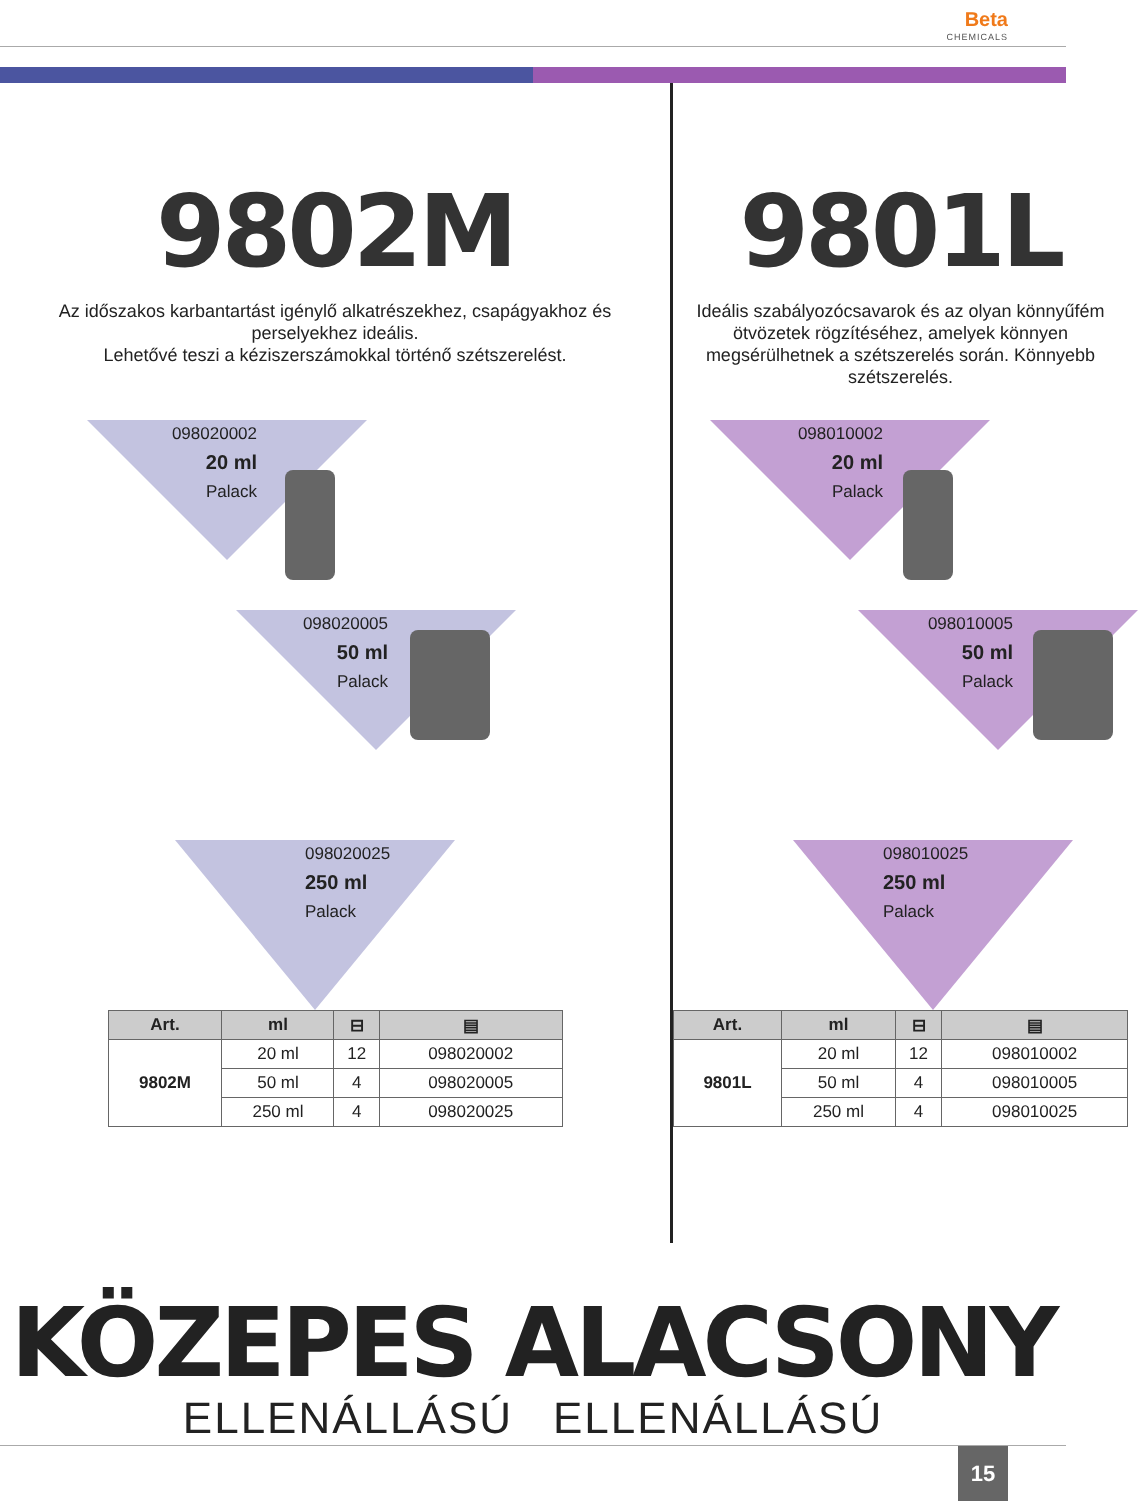Beta CHEMICALS
9802M
Az időszakos karbantartást igénylő alkatrészekhez, csapágyakhoz és perselyekhez ideális.
Lehetővé teszi a kéziszerszámokkal történő szétszerelést.
098020002
20 ml
Palack
098020005
50 ml
Palack
098020025
250 ml
Palack
| Art. | ml | ⊟ | ▤ |
| --- | --- | --- | --- |
| 9802M | 20 ml | 12 | 098020002 |
| | 50 ml | 4 | 098020005 |
| | 250 ml | 4 | 098020025 |
9801L
Ideális szabályozócsavarok és az olyan könnyűfém ötvözetek rögzítéséhez, amelyek könnyen megsérülhetnek a szétszerelés során. Könnyebb szétszerelés.
098010002
20 ml
Palack
098010005
50 ml
Palack
098010025
250 ml
Palack
| Art. | ml | ⊟ | ▤ |
| --- | --- | --- | --- |
| 9801L | 20 ml | 12 | 098010002 |
| | 50 ml | 4 | 098010005 |
| | 250 ml | 4 | 098010025 |
KÖZEPES ALACSONY
ELLENÁLLÁSÚ ELLENÁLLÁSÚ
15